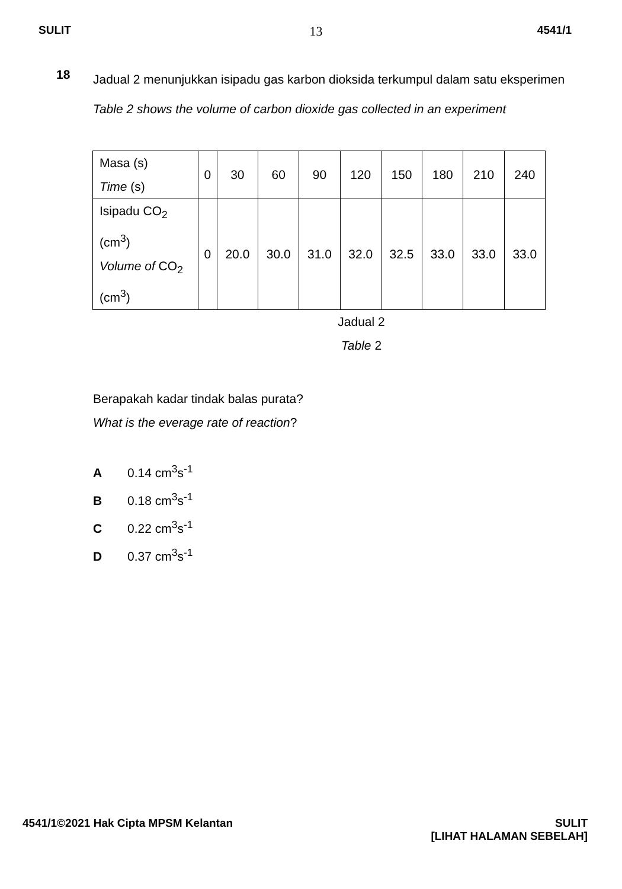SULIT
13
4541/1
18
Jadual 2 menunjukkan isipadu gas karbon dioksida terkumpul dalam satu eksperimen
Table 2 shows the volume of carbon dioxide gas collected in an experiment
| Masa (s) Time (s) | 0 | 30 | 60 | 90 | 120 | 150 | 180 | 210 | 240 |
| Isipadu CO<sub>2</sub> (cm<sup>3</sup>) Volume of CO<sub>2</sub> (cm<sup>3</sup>) | 0 | 20.0 | 30.0 | 31.0 | 32.0 | 32.5 | 33.0 | 33.0 | 33.0 |
Jadual 2
Table 2
Berapakah kadar tindak balas purata?
What is the everage rate of reaction?
A 0.14 cm<sup>3</sup>s<sup>-1</sup>
B 0.18 cm<sup>3</sup>s<sup>-1</sup>
C 0.22 cm<sup>3</sup>s<sup>-1</sup>
D 0.37 cm<sup>3</sup>s<sup>-1</sup>
4541/1©2021 Hak Cipta MPSM Kelantan
SULIT
[LIHAT HALAMAN SEBELAH]